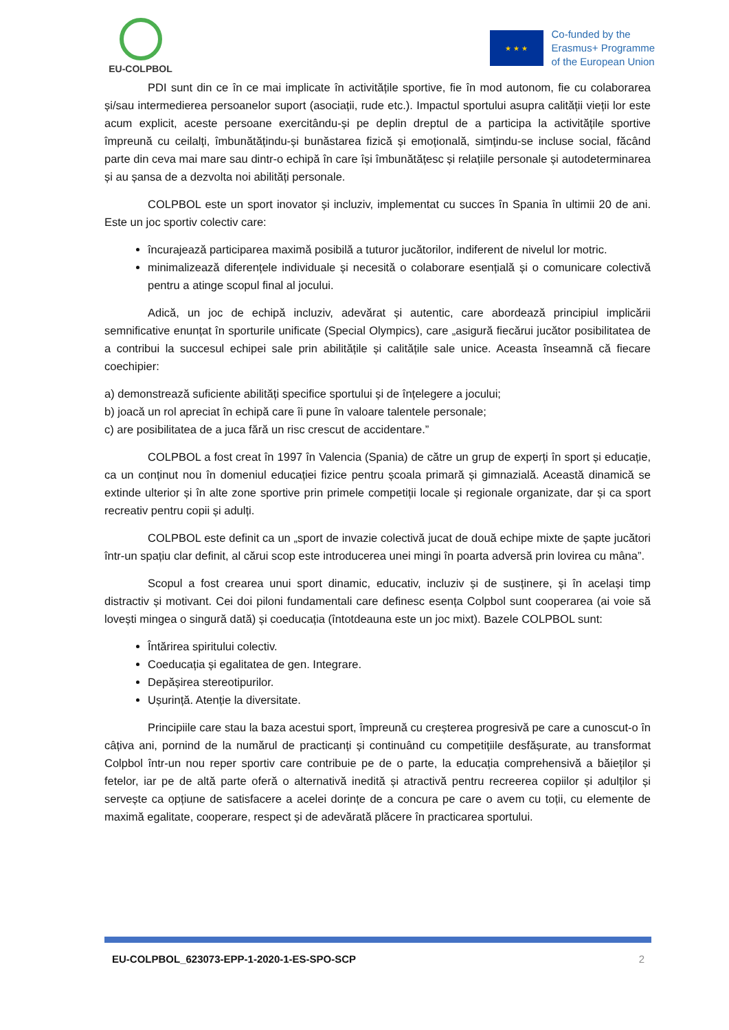EU-COLPBOL
★ ★ ★
Co-funded by the
Erasmus+ Programme
of the European Union
PDI sunt din ce în ce mai implicate în activitățile sportive, fie în mod autonom, fie cu colaborarea și/sau intermedierea persoanelor suport (asociații, rude etc.). Impactul sportului asupra calității vieții lor este acum explicit, aceste persoane exercitându-și pe deplin dreptul de a participa la activitățile sportive împreună cu ceilalți, îmbunătățindu-și bunăstarea fizică și emoțională, simțindu-se incluse social, făcând parte din ceva mai mare sau dintr-o echipă în care își îmbunătățesc și relațiile personale și autodeterminarea și au șansa de a dezvolta noi abilități personale.
COLPBOL este un sport inovator și incluziv, implementat cu succes în Spania în ultimii 20 de ani. Este un joc sportiv colectiv care:
încurajează participarea maximă posibilă a tuturor jucătorilor, indiferent de nivelul lor motric.
minimalizează diferențele individuale și necesită o colaborare esențială și o comunicare colectivă pentru a atinge scopul final al jocului.
Adică, un joc de echipă incluziv, adevărat și autentic, care abordează principiul implicării semnificative enunțat în sporturile unificate (Special Olympics), care „asigură fiecărui jucător posibilitatea de a contribui la succesul echipei sale prin abilitățile și calitățile sale unice. Aceasta înseamnă că fiecare coechipier:
a) demonstrează suficiente abilități specifice sportului și de înțelegere a jocului;
b) joacă un rol apreciat în echipă care îi pune în valoare talentele personale;
c) are posibilitatea de a juca fără un risc crescut de accidentare.”
COLPBOL a fost creat în 1997 în Valencia (Spania) de către un grup de experți în sport și educație, ca un conținut nou în domeniul educației fizice pentru școala primară și gimnazială. Această dinamică se extinde ulterior și în alte zone sportive prin primele competiții locale și regionale organizate, dar și ca sport recreativ pentru copii și adulți.
COLPBOL este definit ca un „sport de invazie colectivă jucat de două echipe mixte de șapte jucători într-un spațiu clar definit, al cărui scop este introducerea unei mingi în poarta adversă prin lovirea cu mâna”.
Scopul a fost crearea unui sport dinamic, educativ, incluziv și de susținere, și în același timp distractiv și motivant. Cei doi piloni fundamentali care definesc esența Colpbol sunt cooperarea (ai voie să lovești mingea o singură dată) și coeducația (întotdeauna este un joc mixt). Bazele COLPBOL sunt:
Întărirea spiritului colectiv.
Coeducația și egalitatea de gen. Integrare.
Depășirea stereotipurilor.
Ușurință. Atenție la diversitate.
Principiile care stau la baza acestui sport, împreună cu creșterea progresivă pe care a cunoscut-o în câțiva ani, pornind de la numărul de practicanți și continuând cu competițiile desfășurate, au transformat Colpbol într-un nou reper sportiv care contribuie pe de o parte, la educația comprehensivă a băieților și fetelor, iar pe de altă parte oferă o alternativă inedită și atractivă pentru recreerea copiilor și adulților și servește ca opțiune de satisfacere a acelei dorințe de a concura pe care o avem cu toții, cu elemente de maximă egalitate, cooperare, respect și de adevărată plăcere în practicarea sportului.
EU-COLPBOL_623073-EPP-1-2020-1-ES-SPO-SCP 2